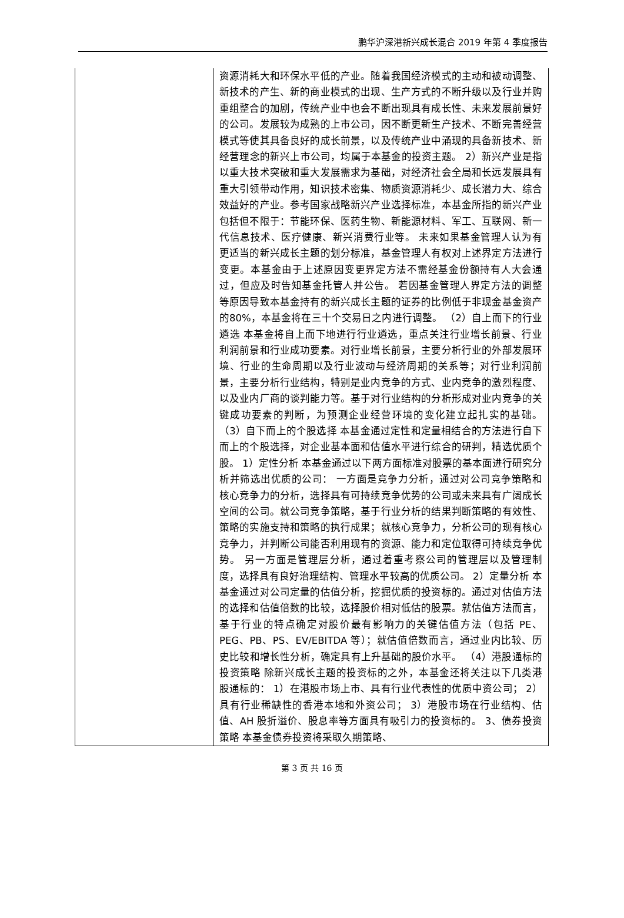鹏华沪深港新兴成长混合 2019 年第 4 季度报告
| | 资源消耗大和环保水平低的产业。随着我国经济模式的主动和被动调整、新技术的产生、新的商业模式的出现、生产方式的不断升级以及行业并购重组整合的加剧，传统产业中也会不断出现具有成长性、未来发展前景好的公司。发展较为成熟的上市公司，因不断更新生产技术、不断完善经营模式等使其具备良好的成长前景，以及传统产业中涌现的具备新技术、新经营理念的新兴上市公司，均属于本基金的投资主题。 2）新兴产业是指以重大技术突破和重大发展需求为基础，对经济社会全局和长远发展具有重大引领带动作用，知识技术密集、物质资源消耗少、成长潜力大、综合效益好的产业。参考国家战略新兴产业选择标准，本基金所指的新兴产业包括但不限于：节能环保、医药生物、新能源材料、军工、互联网、新一代信息技术、医疗健康、新兴消费行业等。 未来如果基金管理人认为有更适当的新兴成长主题的划分标准，基金管理人有权对上述界定方法进行变更。本基金由于上述原因变更界定方法不需经基金份额持有人大会通过，但应及时告知基金托管人并公告。 若因基金管理人界定方法的调整等原因导致本基金持有的新兴成长主题的证券的比例低于非现金基金资产的80%，本基金将在三十个交易日之内进行调整。 （2）自上而下的行业遴选 本基金将自上而下地进行行业遴选，重点关注行业增长前景、行业利润前景和行业成功要素。对行业增长前景，主要分析行业的外部发展环境、行业的生命周期以及行业波动与经济周期的关系等；对行业利润前景，主要分析行业结构，特别是业内竞争的方式、业内竞争的激烈程度、以及业内厂商的谈判能力等。基于对行业结构的分析形成对业内竞争的关键成功要素的判断，为预测企业经营环境的变化建立起扎实的基础。 （3）自下而上的个股选择 本基金通过定性和定量相结合的方法进行自下而上的个股选择，对企业基本面和估值水平进行综合的研判，精选优质个股。 1）定性分析 本基金通过以下两方面标准对股票的基本面进行研究分析并筛选出优质的公司： 一方面是竞争力分析，通过对公司竞争策略和核心竞争力的分析，选择具有可持续竞争优势的公司或未来具有广阔成长空间的公司。就公司竞争策略，基于行业分析的结果判断策略的有效性、策略的实施支持和策略的执行成果；就核心竞争力，分析公司的现有核心竞争力，并判断公司能否利用现有的资源、能力和定位取得可持续竞争优势。 另一方面是管理层分析，通过着重考察公司的管理层以及管理制度，选择具有良好治理结构、管理水平较高的优质公司。 2）定量分析 本基金通过对公司定量的估值分析，挖掘优质的投资标的。通过对估值方法的选择和估值倍数的比较，选择股价相对低估的股票。就估值方法而言，基于行业的特点确定对股价最有影响力的关键估值方法（包括 PE、PEG、PB、PS、EV/EBITDA 等）；就估值倍数而言，通过业内比较、历史比较和增长性分析，确定具有上升基础的股价水平。 （4）港股通标的投资策略 除新兴成长主题的投资标的之外，本基金还将关注以下几类港股通标的： 1）在港股市场上市、具有行业代表性的优质中资公司； 2）具有行业稀缺性的香港本地和外资公司； 3）港股市场在行业结构、估值、AH 股折溢价、股息率等方面具有吸引力的投资标的。 3、债券投资策略 本基金债券投资将采取久期策略、 |
第 3 页 共 16 页